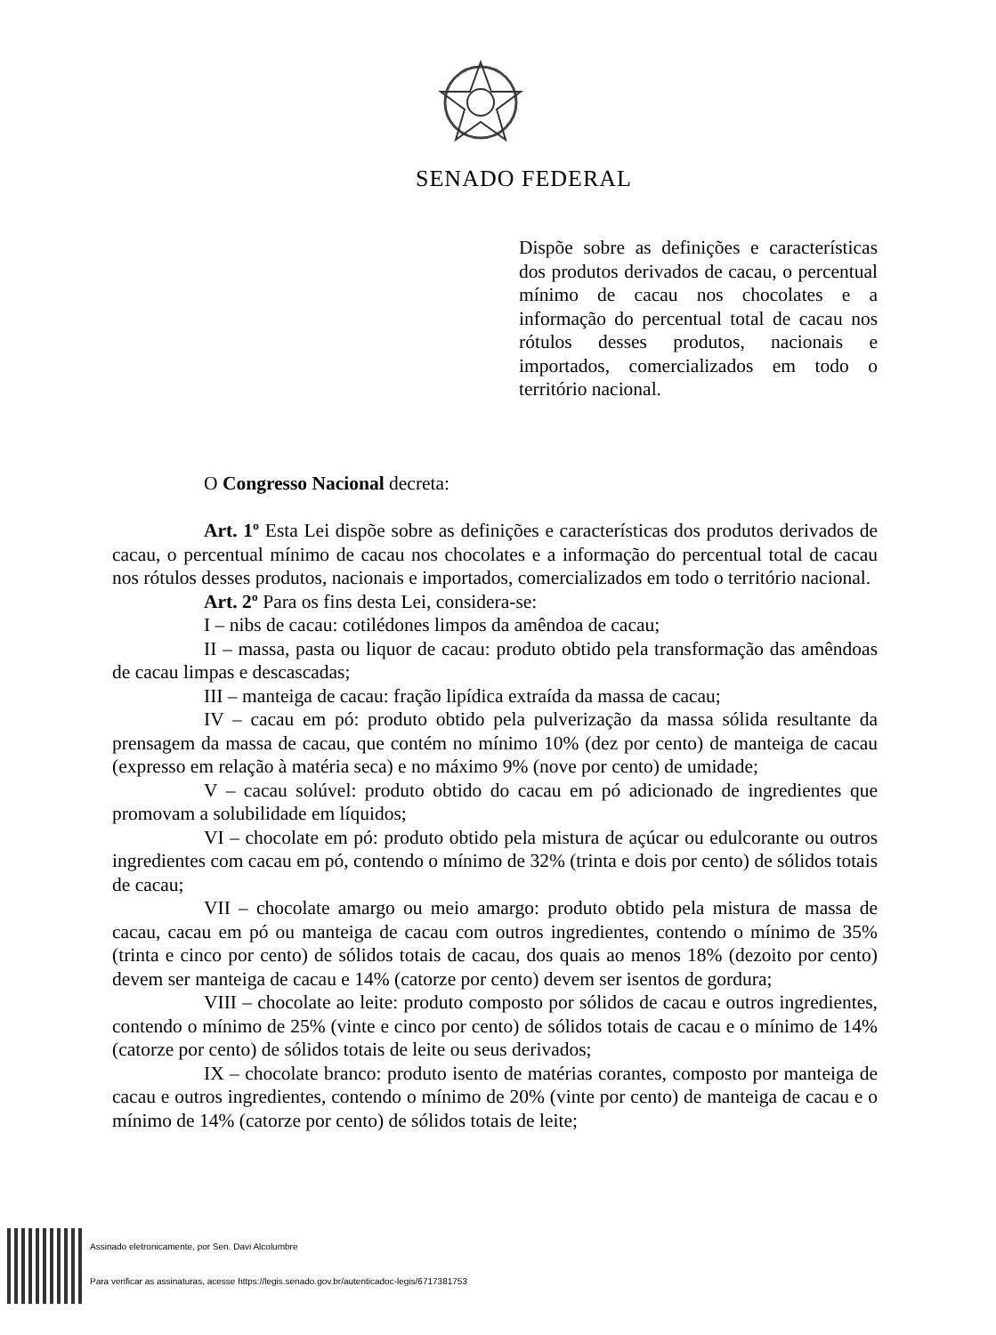SENADO FEDERAL
Dispõe sobre as definições e características dos produtos derivados de cacau, o percentual mínimo de cacau nos chocolates e a informação do percentual total de cacau nos rótulos desses produtos, nacionais e importados, comercializados em todo o território nacional.
O Congresso Nacional decreta:
Art. 1º Esta Lei dispõe sobre as definições e características dos produtos derivados de cacau, o percentual mínimo de cacau nos chocolates e a informação do percentual total de cacau nos rótulos desses produtos, nacionais e importados, comercializados em todo o território nacional.
Art. 2º Para os fins desta Lei, considera-se:
I – nibs de cacau: cotilédones limpos da amêndoa de cacau;
II – massa, pasta ou liquor de cacau: produto obtido pela transformação das amêndoas de cacau limpas e descascadas;
III – manteiga de cacau: fração lipídica extraída da massa de cacau;
IV – cacau em pó: produto obtido pela pulverização da massa sólida resultante da prensagem da massa de cacau, que contém no mínimo 10% (dez por cento) de manteiga de cacau (expresso em relação à matéria seca) e no máximo 9% (nove por cento) de umidade;
V – cacau solúvel: produto obtido do cacau em pó adicionado de ingredientes que promovam a solubilidade em líquidos;
VI – chocolate em pó: produto obtido pela mistura de açúcar ou edulcorante ou outros ingredientes com cacau em pó, contendo o mínimo de 32% (trinta e dois por cento) de sólidos totais de cacau;
VII – chocolate amargo ou meio amargo: produto obtido pela mistura de massa de cacau, cacau em pó ou manteiga de cacau com outros ingredientes, contendo o mínimo de 35% (trinta e cinco por cento) de sólidos totais de cacau, dos quais ao menos 18% (dezoito por cento) devem ser manteiga de cacau e 14% (catorze por cento) devem ser isentos de gordura;
VIII – chocolate ao leite: produto composto por sólidos de cacau e outros ingredientes, contendo o mínimo de 25% (vinte e cinco por cento) de sólidos totais de cacau e o mínimo de 14% (catorze por cento) de sólidos totais de leite ou seus derivados;
IX – chocolate branco: produto isento de matérias corantes, composto por manteiga de cacau e outros ingredientes, contendo o mínimo de 20% (vinte por cento) de manteiga de cacau e o mínimo de 14% (catorze por cento) de sólidos totais de leite;
Assinado eletronicamente, por Sen. Davi Alcolumbre
Para verificar as assinaturas, acesse https://legis.senado.gov.br/autenticadoc-legis/6717381753